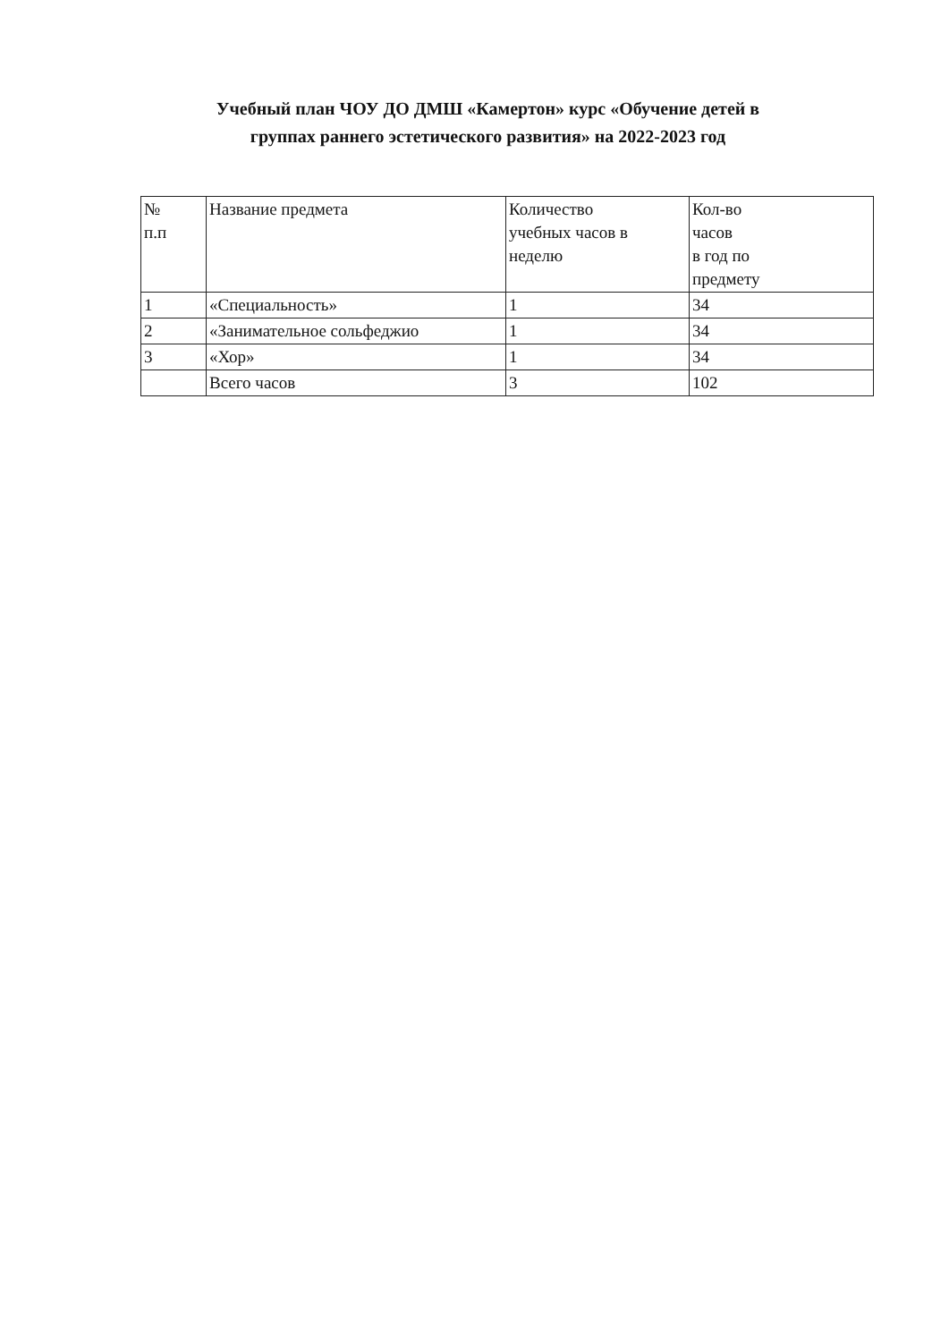Учебный план ЧОУ ДО ДМШ «Камертон» курс «Обучение детей в
группах раннего эстетического развития» на 2022-2023 год
| № п.п | Название предмета | Количество учебных часов в неделю | Кол-во часов в год по предмету |
| 1 | «Специальность» | 1 | 34 |
| 2 | «Занимательное сольфеджио | 1 | 34 |
| 3 | «Хор» | 1 | 34 |
| | Всего часов | 3 | 102 |